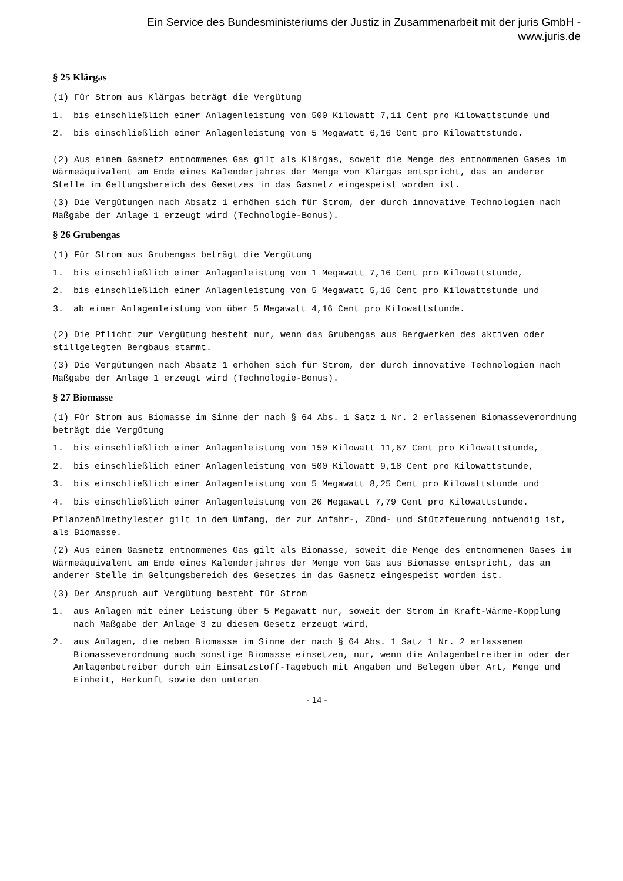Ein Service des Bundesministeriums der Justiz in Zusammenarbeit mit der juris GmbH -
www.juris.de
§ 25 Klärgas
(1) Für Strom aus Klärgas beträgt die Vergütung
1. bis einschließlich einer Anlagenleistung von 500 Kilowatt 7,11 Cent pro Kilowattstunde und
2. bis einschließlich einer Anlagenleistung von 5 Megawatt 6,16 Cent pro Kilowattstunde.
(2) Aus einem Gasnetz entnommenes Gas gilt als Klärgas, soweit die Menge des entnommenen Gases im Wärmeäquivalent am Ende eines Kalenderjahres der Menge von Klärgas entspricht, das an anderer Stelle im Geltungsbereich des Gesetzes in das Gasnetz eingespeist worden ist.
(3) Die Vergütungen nach Absatz 1 erhöhen sich für Strom, der durch innovative Technologien nach Maßgabe der Anlage 1 erzeugt wird (Technologie-Bonus).
§ 26 Grubengas
(1) Für Strom aus Grubengas beträgt die Vergütung
1. bis einschließlich einer Anlagenleistung von 1 Megawatt 7,16 Cent pro Kilowattstunde,
2. bis einschließlich einer Anlagenleistung von 5 Megawatt 5,16 Cent pro Kilowattstunde und
3. ab einer Anlagenleistung von über 5 Megawatt 4,16 Cent pro Kilowattstunde.
(2) Die Pflicht zur Vergütung besteht nur, wenn das Grubengas aus Bergwerken des aktiven oder stillgelegten Bergbaus stammt.
(3) Die Vergütungen nach Absatz 1 erhöhen sich für Strom, der durch innovative Technologien nach Maßgabe der Anlage 1 erzeugt wird (Technologie-Bonus).
§ 27 Biomasse
(1) Für Strom aus Biomasse im Sinne der nach § 64 Abs. 1 Satz 1 Nr. 2 erlassenen Biomasseverordnung beträgt die Vergütung
1. bis einschließlich einer Anlagenleistung von 150 Kilowatt 11,67 Cent pro Kilowattstunde,
2. bis einschließlich einer Anlagenleistung von 500 Kilowatt 9,18 Cent pro Kilowattstunde,
3. bis einschließlich einer Anlagenleistung von 5 Megawatt 8,25 Cent pro Kilowattstunde und
4. bis einschließlich einer Anlagenleistung von 20 Megawatt 7,79 Cent pro Kilowattstunde.
Pflanzenölmethylester gilt in dem Umfang, der zur Anfahr-, Zünd- und Stützfeuerung notwendig ist, als Biomasse.
(2) Aus einem Gasnetz entnommenes Gas gilt als Biomasse, soweit die Menge des entnommenen Gases im Wärmeäquivalent am Ende eines Kalenderjahres der Menge von Gas aus Biomasse entspricht, das an anderer Stelle im Geltungsbereich des Gesetzes in das Gasnetz eingespeist worden ist.
(3) Der Anspruch auf Vergütung besteht für Strom
1. aus Anlagen mit einer Leistung über 5 Megawatt nur, soweit der Strom in Kraft-Wärme-Kopplung nach Maßgabe der Anlage 3 zu diesem Gesetz erzeugt wird,
2. aus Anlagen, die neben Biomasse im Sinne der nach § 64 Abs. 1 Satz 1 Nr. 2 erlassenen Biomasseverordnung auch sonstige Biomasse einsetzen, nur, wenn die Anlagenbetreiberin oder der Anlagenbetreiber durch ein Einsatzstoff-Tagebuch mit Angaben und Belegen über Art, Menge und Einheit, Herkunft sowie den unteren
- 14 -